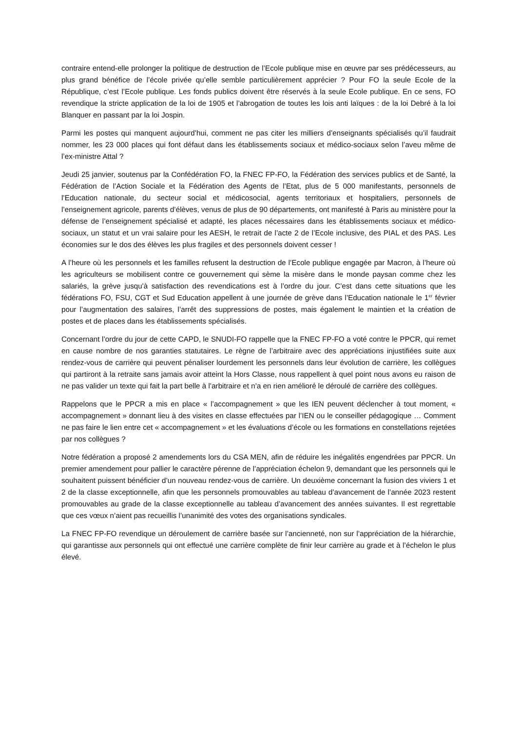contraire entend-elle prolonger la politique de destruction de l’Ecole publique mise en œuvre par ses prédécesseurs, au plus grand bénéfice de l’école privée qu’elle semble particulièrement apprécier ? Pour FO la seule Ecole de la République, c’est l’Ecole publique. Les fonds publics doivent être réservés à la seule Ecole publique. En ce sens, FO revendique la stricte application de la loi de 1905 et l’abrogation de toutes les lois anti laïques : de la loi Debré à la loi Blanquer en passant par la loi Jospin.
Parmi les postes qui manquent aujourd’hui, comment ne pas citer les milliers d’enseignants spécialisés qu’il faudrait nommer, les 23 000 places qui font défaut dans les établissements sociaux et médico-sociaux selon l’aveu même de l’ex-ministre Attal ?
Jeudi 25 janvier, soutenus par la Confédération FO, la FNEC FP-FO, la Fédération des services publics et de Santé, la Fédération de l’Action Sociale et la Fédération des Agents de l’Etat, plus de 5 000 manifestants, personnels de l’Education nationale, du secteur social et médicosocial, agents territoriaux et hospitaliers, personnels de l’enseignement agricole, parents d’élèves, venus de plus de 90 départements, ont manifesté à Paris au ministère pour la défense de l’enseignement spécialisé et adapté, les places nécessaires dans les établissements sociaux et médico-sociaux, un statut et un vrai salaire pour les AESH, le retrait de l’acte 2 de l’Ecole inclusive, des PIAL et des PAS. Les économies sur le dos des élèves les plus fragiles et des personnels doivent cesser !
A l’heure où les personnels et les familles refusent la destruction de l’Ecole publique engagée par Macron, à l’heure où les agriculteurs se mobilisent contre ce gouvernement qui sème la misère dans le monde paysan comme chez les salariés, la grève jusqu'à satisfaction des revendications est à l’ordre du jour. C’est dans cette situations que les fédérations FO, FSU, CGT et Sud Education appellent à une journée de grève dans l’Education nationale le 1<sup>er</sup> février pour l’augmentation des salaires, l’arrêt des suppressions de postes, mais également le maintien et la création de postes et de places dans les établissements spécialisés.
Concernant l’ordre du jour de cette CAPD, le SNUDI-FO rappelle que la FNEC FP-FO a voté contre le PPCR, qui remet en cause nombre de nos garanties statutaires. Le règne de l’arbitraire avec des appréciations injustifiées suite aux rendez-vous de carrière qui peuvent pénaliser lourdement les personnels dans leur évolution de carrière, les collègues qui partiront à la retraite sans jamais avoir atteint la Hors Classe, nous rappellent à quel point nous avons eu raison de ne pas valider un texte qui fait la part belle à l’arbitraire et n’a en rien amélioré le déroulé de carrière des collègues.
Rappelons que le PPCR a mis en place « l’accompagnement » que les IEN peuvent déclencher à tout moment, « accompagnement » donnant lieu à des visites en classe effectuées par l’IEN ou le conseiller pédagogique … Comment ne pas faire le lien entre cet « accompagnement » et les évaluations d’école ou les formations en constellations rejetées par nos collègues ?
Notre fédération a proposé 2 amendements lors du CSA MEN, afin de réduire les inégalités engendrées par PPCR. Un premier amendement pour pallier le caractère pérenne de l’appréciation échelon 9, demandant que les personnels qui le souhaitent puissent bénéficier d’un nouveau rendez-vous de carrière. Un deuxième concernant la fusion des viviers 1 et 2 de la classe exceptionnelle, afin que les personnels promouvables au tableau d’avancement de l’année 2023 restent promouvables au grade de la classe exceptionnelle au tableau d’avancement des années suivantes. Il est regrettable que ces vœux n’aient pas recueillis l’unanimité des votes des organisations syndicales.
La FNEC FP-FO revendique un déroulement de carrière basée sur l’ancienneté, non sur l’appréciation de la hiérarchie, qui garantisse aux personnels qui ont effectué une carrière complète de finir leur carrière au grade et à l’échelon le plus élevé.